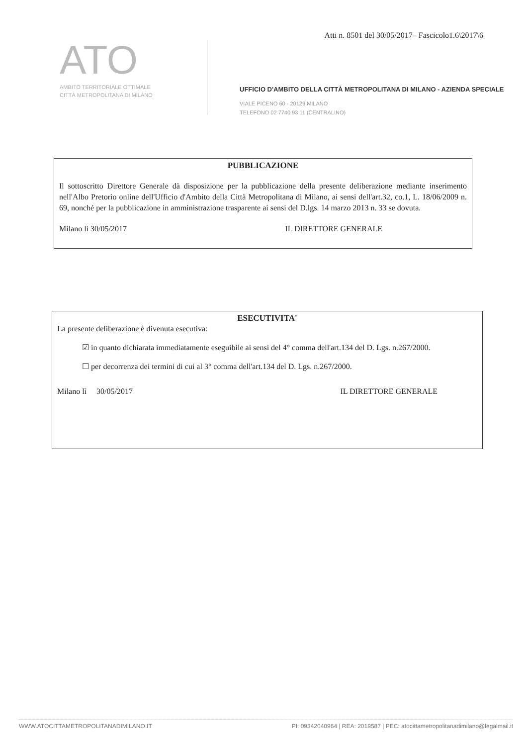Atti n. 8501 del 30/05/2017– Fascicolo1.6\2017\6
ATO
AMBITO TERRITORIALE OTTIMALE
CITTÀ METROPOLITANA DI MILANO
UFFICIO D'AMBITO DELLA CITTÀ METROPOLITANA DI MILANO - AZIENDA SPECIALE
VIALE PICENO 60 - 20129 MILANO
TELEFONO 02 7740 93 11 (CENTRALINO)
PUBBLICAZIONE
Il sottoscritto Direttore Generale dà disposizione per la pubblicazione della presente deliberazione mediante inserimento nell'Albo Pretorio online dell'Ufficio d'Ambito della Città Metropolitana di Milano, ai sensi dell'art.32, co.1, L. 18/06/2009 n. 69, nonché per la pubblicazione in amministrazione trasparente ai sensi del D.lgs. 14 marzo 2013 n. 33 se dovuta.
Milano lì 30/05/2017 IL DIRETTORE GENERALE
ESECUTIVITA'
La presente deliberazione è divenuta esecutiva:
☑ in quanto dichiarata immediatamente eseguibile ai sensi del 4° comma dell'art.134 del D. Lgs. n.267/2000.
☐ per decorrenza dei termini di cui al 3° comma dell'art.134 del D. Lgs. n.267/2000.
Milano lì 30/05/2017 IL DIRETTORE GENERALE
WWW.ATOCITTAMETROPOLITANADIMILANO.IT PI: 09342040964 | REA: 2019587 | PEC: atocittametropolitanadimilano@legalmail.it